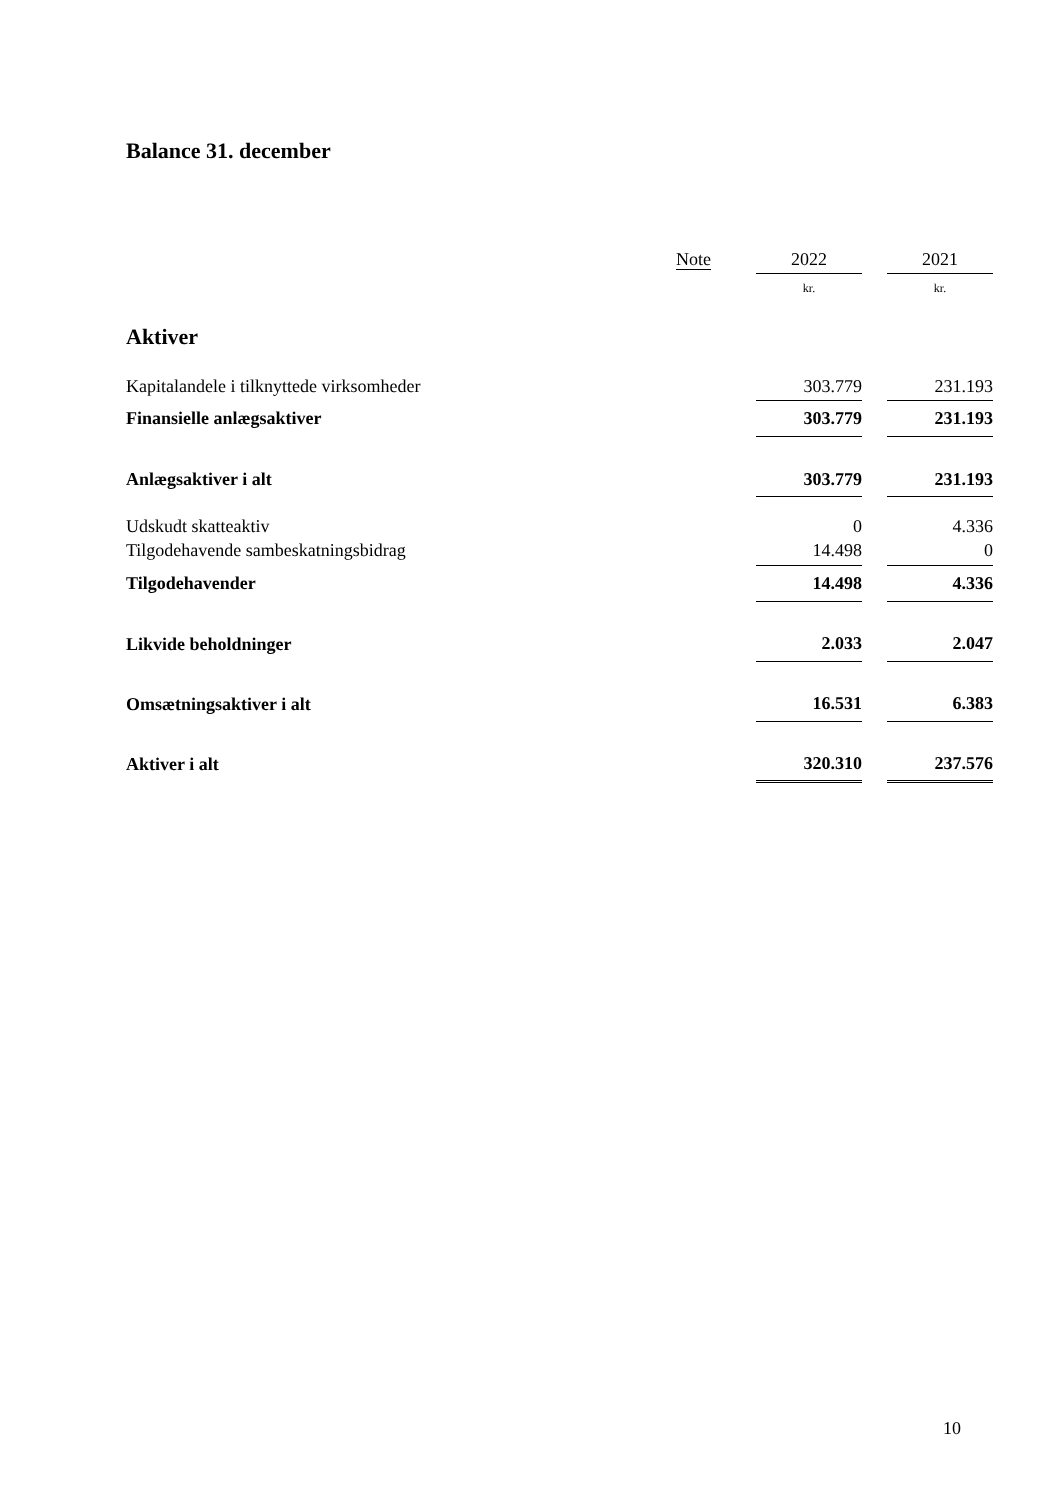Balance 31. december
| | Note | | 2022 | | 2021 |
| --- | --- | --- | --- | --- | --- |
| | | | kr. | | kr. |
| Aktiver | | | | | |
| Kapitalandele i tilknyttede virksomheder | | | 303.779 | | 231.193 |
| Finansielle anlægsaktiver | | | 303.779 | | 231.193 |
| Anlægsaktiver i alt | | | 303.779 | | 231.193 |
| Udskudt skatteaktiv | | | 0 | | 4.336 |
| Tilgodehavende sambeskatningsbidrag | | | 14.498 | | 0 |
| Tilgodehavender | | | 14.498 | | 4.336 |
| Likvide beholdninger | | | 2.033 | | 2.047 |
| Omsætningsaktiver i alt | | | 16.531 | | 6.383 |
| Aktiver i alt | | | 320.310 | | 237.576 |
10